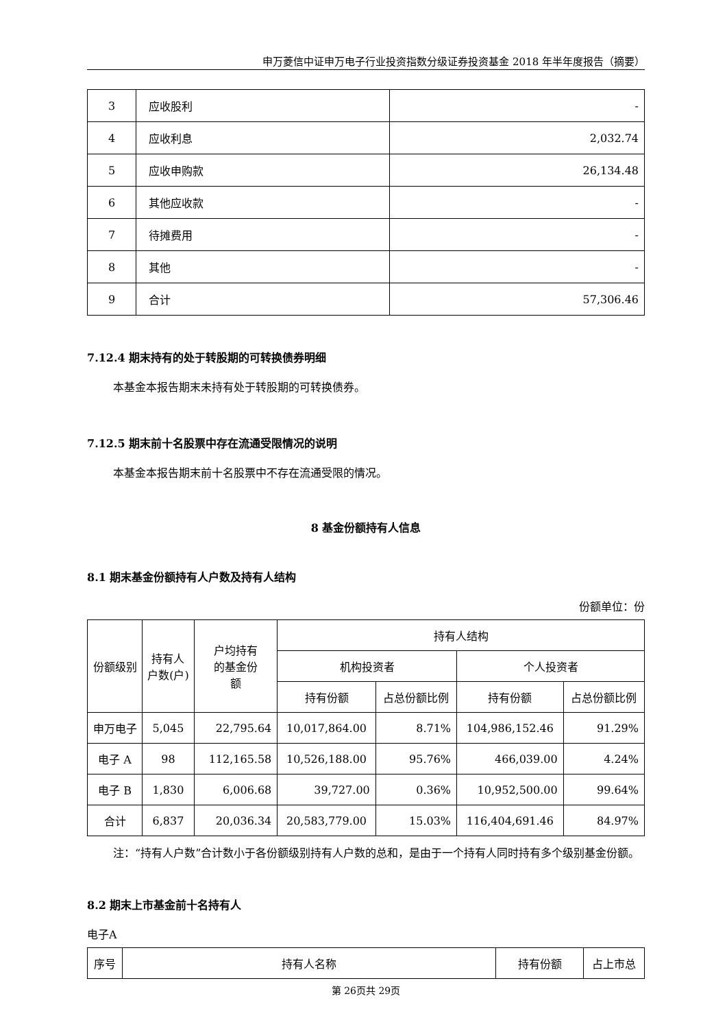申万菱信中证申万电子行业投资指数分级证券投资基金 2018 年半年度报告（摘要）
| 3 | 应收股利 | - |
| 4 | 应收利息 | 2,032.74 |
| 5 | 应收申购款 | 26,134.48 |
| 6 | 其他应收款 | - |
| 7 | 待摊费用 | - |
| 8 | 其他 | - |
| 9 | 合计 | 57,306.46 |
7.12.4 期末持有的处于转股期的可转换债券明细
本基金本报告期末未持有处于转股期的可转换债券。
7.12.5 期末前十名股票中存在流通受限情况的说明
本基金本报告期末前十名股票中不存在流通受限的情况。
8 基金份额持有人信息
8.1 期末基金份额持有人户数及持有人结构
份额单位：份
| 份额级别 | 持有人 户数(户) | 户均持有 的基金份 额 | 持有人结构 | | | |
| --- | --- | --- | --- | --- | --- | --- |
| | | | 机构投资者 | | 个人投资者 | |
| | | | 持有份额 | 占总份额比例 | 持有份额 | 占总份额比例 |
| 申万电子 | 5,045 | 22,795.64 | 10,017,864.00 | 8.71% | 104,986,152.46 | 91.29% |
| 电子 A | 98 | 112,165.58 | 10,526,188.00 | 95.76% | 466,039.00 | 4.24% |
| 电子 B | 1,830 | 6,006.68 | 39,727.00 | 0.36% | 10,952,500.00 | 99.64% |
| 合计 | 6,837 | 20,036.34 | 20,583,779.00 | 15.03% | 116,404,691.46 | 84.97% |
注：“持有人户数”合计数小于各份额级别持有人户数的总和，是由于一个持有人同时持有多个级别基金份额。
8.2 期末上市基金前十名持有人
电子A
| 序号 | 持有人名称 | 持有份额 | 占上市总 |
第 26页共 29页